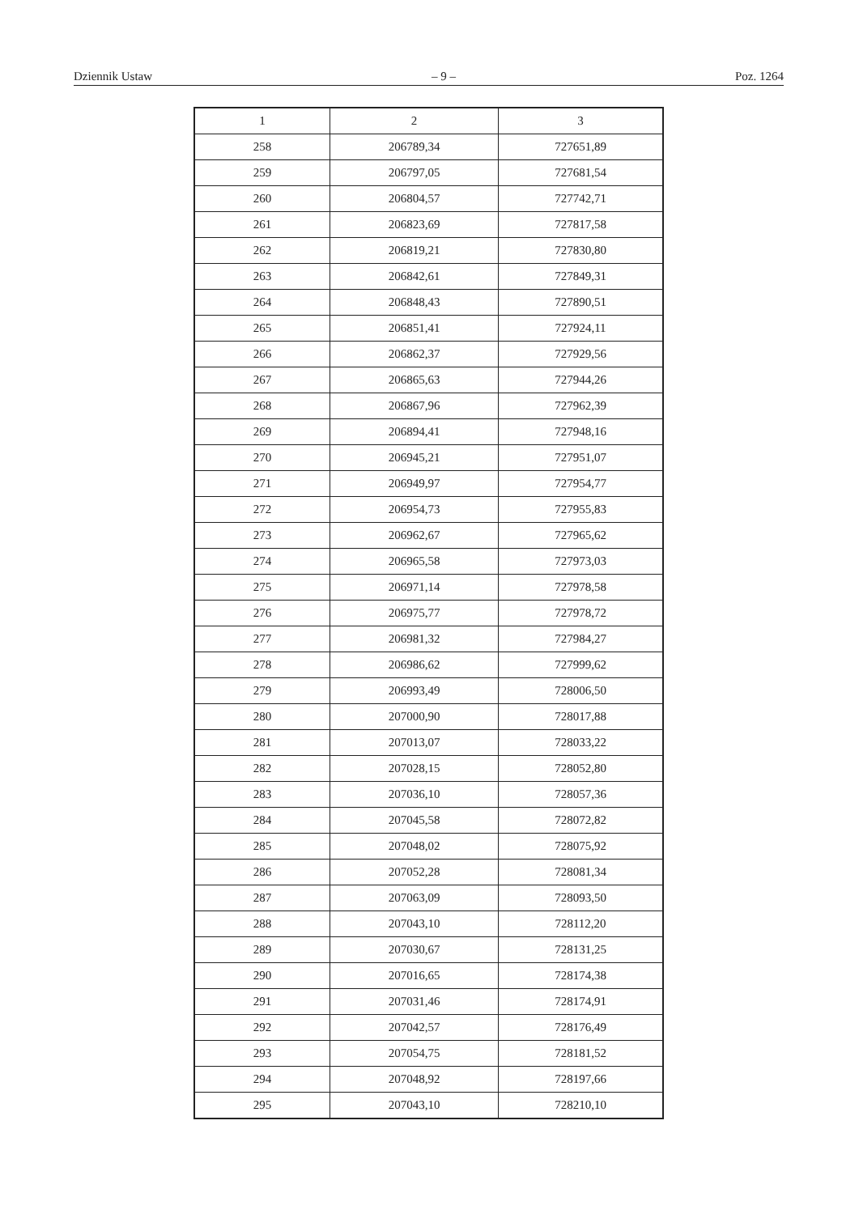Dziennik Ustaw – 9 – Poz. 1264
| 1 | 2 | 3 |
| --- | --- | --- |
| 258 | 206789,34 | 727651,89 |
| 259 | 206797,05 | 727681,54 |
| 260 | 206804,57 | 727742,71 |
| 261 | 206823,69 | 727817,58 |
| 262 | 206819,21 | 727830,80 |
| 263 | 206842,61 | 727849,31 |
| 264 | 206848,43 | 727890,51 |
| 265 | 206851,41 | 727924,11 |
| 266 | 206862,37 | 727929,56 |
| 267 | 206865,63 | 727944,26 |
| 268 | 206867,96 | 727962,39 |
| 269 | 206894,41 | 727948,16 |
| 270 | 206945,21 | 727951,07 |
| 271 | 206949,97 | 727954,77 |
| 272 | 206954,73 | 727955,83 |
| 273 | 206962,67 | 727965,62 |
| 274 | 206965,58 | 727973,03 |
| 275 | 206971,14 | 727978,58 |
| 276 | 206975,77 | 727978,72 |
| 277 | 206981,32 | 727984,27 |
| 278 | 206986,62 | 727999,62 |
| 279 | 206993,49 | 728006,50 |
| 280 | 207000,90 | 728017,88 |
| 281 | 207013,07 | 728033,22 |
| 282 | 207028,15 | 728052,80 |
| 283 | 207036,10 | 728057,36 |
| 284 | 207045,58 | 728072,82 |
| 285 | 207048,02 | 728075,92 |
| 286 | 207052,28 | 728081,34 |
| 287 | 207063,09 | 728093,50 |
| 288 | 207043,10 | 728112,20 |
| 289 | 207030,67 | 728131,25 |
| 290 | 207016,65 | 728174,38 |
| 291 | 207031,46 | 728174,91 |
| 292 | 207042,57 | 728176,49 |
| 293 | 207054,75 | 728181,52 |
| 294 | 207048,92 | 728197,66 |
| 295 | 207043,10 | 728210,10 |